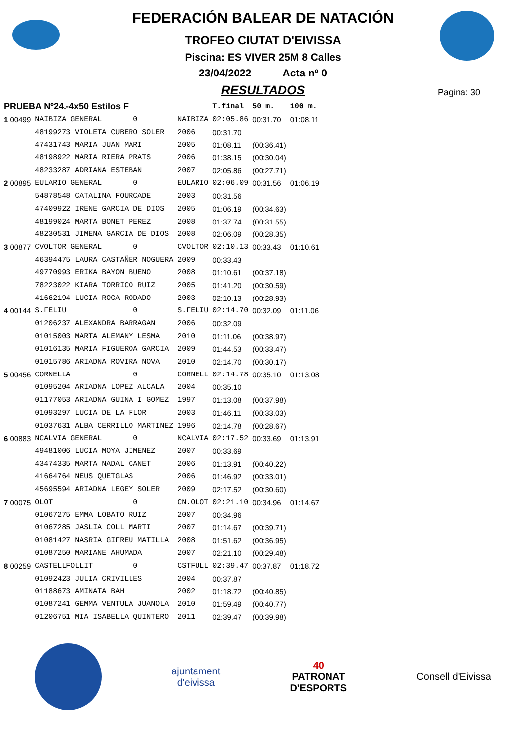FEDERACIÓN BALEAR DE NATACIÓN
TROFEO CIUTAT D'EIVISSA
Piscina: ES VIVER 25M 8 Calles
23/04/2022 Acta nº 0
RESULTADOS
Pagina: 30
| PRUEBA Nº24.-4x50 Estilos F | | | T.final | 50 m. | 100 m. |
| 1 00499 | NAIBIZA GENERAL 0 | NAIBIZA | 02:05.86 | 00:31.70 | 01:08.11 |
| | 48199273 VIOLETA CUBERO SOLER | 2006 | 00:31.70 | | |
| | 47431743 MARIA JUAN MARI | 2005 | 01:08.11 | (00:36.41) | |
| | 48198922 MARIA RIERA PRATS | 2006 | 01:38.15 | (00:30.04) | |
| | 48233287 ADRIANA ESTEBAN | 2007 | 02:05.86 | (00:27.71) | |
| 2 00895 | EULARIO GENERAL 0 | EULARIO | 02:06.09 | 00:31.56 | 01:06.19 |
| | 54878548 CATALINA FOURCADE | 2003 | 00:31.56 | | |
| | 47409922 IRENE GARCIA DE DIOS | 2005 | 01:06.19 | (00:34.63) | |
| | 48199024 MARTA BONET PEREZ | 2008 | 01:37.74 | (00:31.55) | |
| | 48230531 JIMENA GARCIA DE DIOS | 2008 | 02:06.09 | (00:28.35) | |
| 3 00877 | CVOLTOR GENERAL 0 | CVOLTOR | 02:10.13 | 00:33.43 | 01:10.61 |
| | 46394475 LAURA CASTAÑER NOGUERA | 2009 | 00:33.43 | | |
| | 49770993 ERIKA BAYON BUENO | 2008 | 01:10.61 | (00:37.18) | |
| | 78223022 KIARA TORRICO RUIZ | 2005 | 01:41.20 | (00:30.59) | |
| | 41662194 LUCIA ROCA RODADO | 2003 | 02:10.13 | (00:28.93) | |
| 4 00144 | S.FELIU 0 | S.FELIU | 02:14.70 | 00:32.09 | 01:11.06 |
| | 01206237 ALEXANDRA BARRAGAN | 2006 | 00:32.09 | | |
| | 01015003 MARTA ALEMANY LESMA | 2010 | 01:11.06 | (00:38.97) | |
| | 01016135 MARIA FIGUEROA GARCIA | 2009 | 01:44.53 | (00:33.47) | |
| | 01015786 ARIADNA ROVIRA NOVA | 2010 | 02:14.70 | (00:30.17) | |
| 5 00456 | CORNELLA 0 | CORNELL | 02:14.78 | 00:35.10 | 01:13.08 |
| | 01095204 ARIADNA LOPEZ ALCALA | 2004 | 00:35.10 | | |
| | 01177053 ARIADNA GUINA I GOMEZ | 1997 | 01:13.08 | (00:37.98) | |
| | 01093297 LUCIA DE LA FLOR | 2003 | 01:46.11 | (00:33.03) | |
| | 01037631 ALBA CERRILLO MARTINEZ | 1996 | 02:14.78 | (00:28.67) | |
| 6 00883 | NCALVIA GENERAL 0 | NCALVIA | 02:17.52 | 00:33.69 | 01:13.91 |
| | 49481006 LUCIA MOYA JIMENEZ | 2007 | 00:33.69 | | |
| | 43474335 MARTA NADAL CANET | 2006 | 01:13.91 | (00:40.22) | |
| | 41664764 NEUS QUETGLAS | 2006 | 01:46.92 | (00:33.01) | |
| | 45695594 ARIADNA LEGEY SOLER | 2009 | 02:17.52 | (00:30.60) | |
| 7 00075 | OLOT 0 | CN.OLOT | 02:21.10 | 00:34.96 | 01:14.67 |
| | 01067275 EMMA LOBATO RUIZ | 2007 | 00:34.96 | | |
| | 01067285 JASLIA COLL MARTI | 2007 | 01:14.67 | (00:39.71) | |
| | 01081427 NASRIA GIFREU MATILLA | 2008 | 01:51.62 | (00:36.95) | |
| | 01087250 MARIANE AHUMADA | 2007 | 02:21.10 | (00:29.48) | |
| 8 00259 | CASTELLFOLLIT 0 | CSTFULL | 02:39.47 | 00:37.87 | 01:18.72 |
| | 01092423 JULIA CRIVILLES | 2004 | 00:37.87 | | |
| | 01188673 AMINATA BAH | 2002 | 01:18.72 | (00:40.85) | |
| | 01087241 GEMMA VENTULA JUANOLA | 2010 | 01:59.49 | (00:40.77) | |
| | 01206751 MIA ISABELLA QUINTERO | 2011 | 02:39.47 | (00:39.98) | |
ajuntament
d'eivissa
40
PATRONAT
D'ESPORTS
Consell d'Eivissa